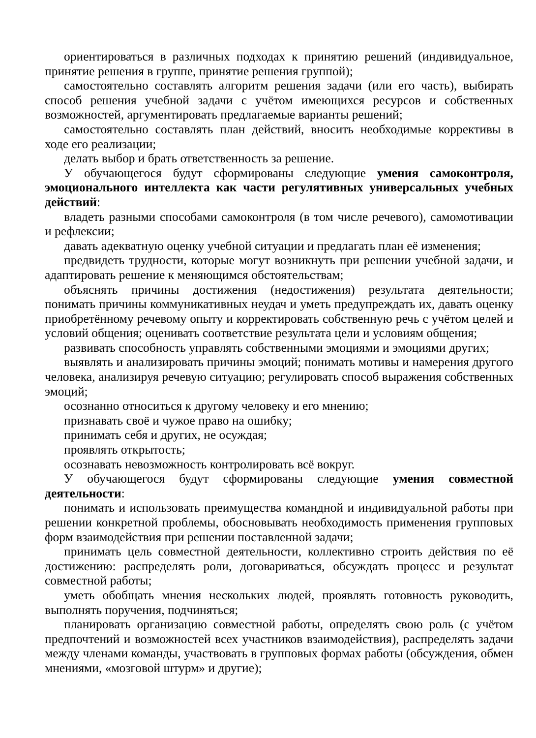ориентироваться в различных подходах к принятию решений (индивидуальное, принятие решения в группе, принятие решения группой);
самостоятельно составлять алгоритм решения задачи (или его часть), выбирать способ решения учебной задачи с учётом имеющихся ресурсов и собственных возможностей, аргументировать предлагаемые варианты решений;
самостоятельно составлять план действий, вносить необходимые коррективы в ходе его реализации;
делать выбор и брать ответственность за решение.
У обучающегося будут сформированы следующие умения самоконтроля, эмоционального интеллекта как части регулятивных универсальных учебных действий:
владеть разными способами самоконтроля (в том числе речевого), самомотивации и рефлексии;
давать адекватную оценку учебной ситуации и предлагать план её изменения;
предвидеть трудности, которые могут возникнуть при решении учебной задачи, и адаптировать решение к меняющимся обстоятельствам;
объяснять причины достижения (недостижения) результата деятельности; понимать причины коммуникативных неудач и уметь предупреждать их, давать оценку приобретённому речевому опыту и корректировать собственную речь с учётом целей и условий общения; оценивать соответствие результата цели и условиям общения;
развивать способность управлять собственными эмоциями и эмоциями других;
выявлять и анализировать причины эмоций; понимать мотивы и намерения другого человека, анализируя речевую ситуацию; регулировать способ выражения собственных эмоций;
осознанно относиться к другому человеку и его мнению;
признавать своё и чужое право на ошибку;
принимать себя и других, не осуждая;
проявлять открытость;
осознавать невозможность контролировать всё вокруг.
У обучающегося будут сформированы следующие умения совместной деятельности:
понимать и использовать преимущества командной и индивидуальной работы при решении конкретной проблемы, обосновывать необходимость применения групповых форм взаимодействия при решении поставленной задачи;
принимать цель совместной деятельности, коллективно строить действия по её достижению: распределять роли, договариваться, обсуждать процесс и результат совместной работы;
уметь обобщать мнения нескольких людей, проявлять готовность руководить, выполнять поручения, подчиняться;
планировать организацию совместной работы, определять свою роль (с учётом предпочтений и возможностей всех участников взаимодействия), распределять задачи между членами команды, участвовать в групповых формах работы (обсуждения, обмен мнениями, «мозговой штурм» и другие);